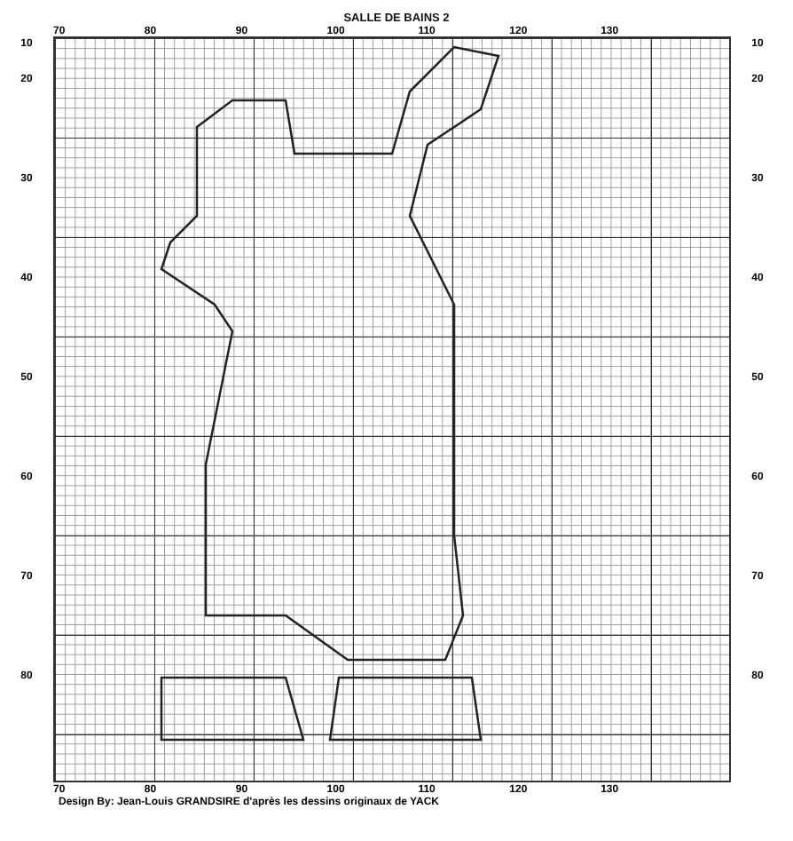SALLE DE BAINS 2
70 80 90 100 110 120 130
10
20
30
40
50
60
70
80
10
20
30
40
50
60
70
80
70 80 90 100 110 120 130
Design By: Jean-Louis GRANDSIRE d'après les dessins originaux de YACK